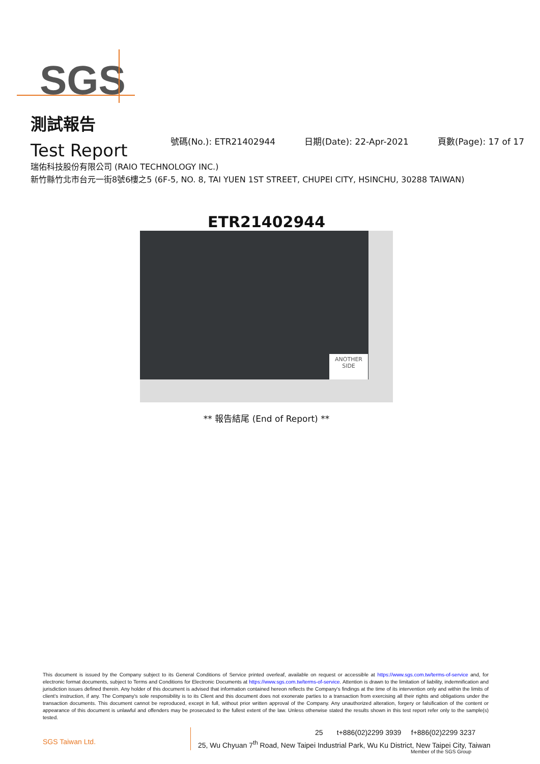SGS
測試報告
Test Report
號碼(No.): ETR21402944 日期(Date): 22-Apr-2021 頁數(Page): 17 of 17
瑞佑科技股份有限公司 (RAIO TECHNOLOGY INC.)
新竹縣竹北市台元一街8號6樓之5 (6F-5, NO. 8, TAI YUEN 1ST STREET, CHUPEI CITY, HSINCHU, 30288 TAIWAN)
ETR21402944
ANOTHER
SIDE
** 報告結尾 (End of Report) **
This document is issued by the Company subject to its General Conditions of Service printed overleaf, available on request or accessible at https://www.sgs.com.tw/terms-of-service and, for electronic format documents, subject to Terms and Conditions for Electronic Documents at https://www.sgs.com.tw/terms-of-service. Attention is drawn to the limitation of liability, indemnification and jurisdiction issues defined therein. Any holder of this document is advised that information contained hereon reflects the Company's findings at the time of its intervention only and within the limits of client's instruction, if any. The Company's sole responsibility is to its Client and this document does not exonerate parties to a transaction from exercising all their rights and obligations under the transaction documents. This document cannot be reproduced, except in full, without prior written approval of the Company. Any unauthorized alteration, forgery or falsification of the content or appearance of this document is unlawful and offenders may be prosecuted to the fullest extent of the law. Unless otherwise stated the results shown in this test report refer only to the sample(s) tested.
SGS Taiwan Ltd.
25 t+886(02)2299 3939 f+886(02)2299 3237
25, Wu Chyuan 7<sup>th</sup> Road, New Taipei Industrial Park, Wu Ku District, New Taipei City, Taiwan
Member of the SGS Group